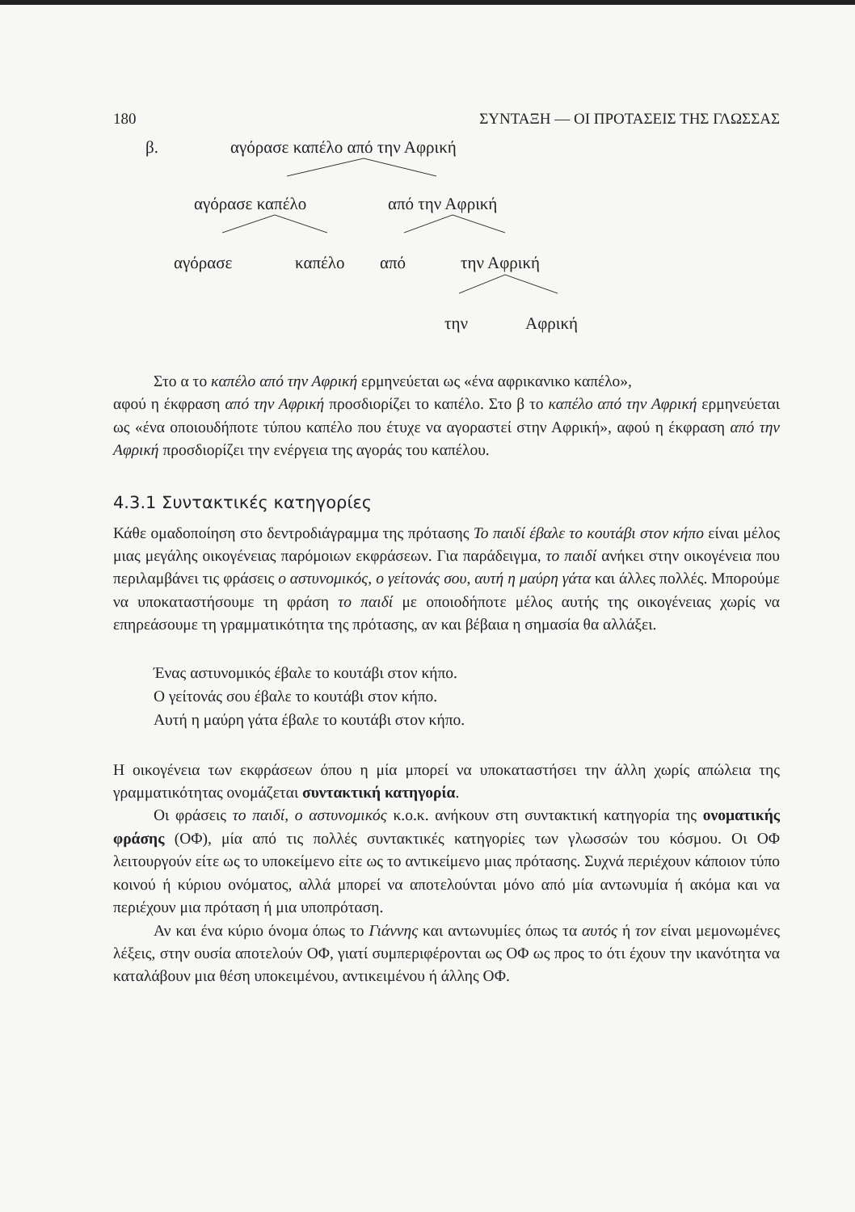180 ΣΥΝΤΑΞΗ — ΟΙ ΠΡΟΤΑΣΕΙΣ ΤΗΣ ΓΛΩΣΣΑΣ
β. αγόρασε καπέλο από την Αφρική
αγόρασε καπέλο από την Αφρική
αγόρασε καπέλο από την Αφρική
την Αφρική
Στο α το καπέλο από την Αφρική ερμηνεύεται ως «ένα αφρικανικο καπέλο»,
αφού η έκφραση από την Αφρική προσδιορίζει το καπέλο. Στο β το καπέλο από την Αφρική ερμηνεύεται ως «ένα οποιουδήποτε τύπου καπέλο που έτυχε να αγοραστεί στην Αφρική», αφού η έκφραση από την Αφρική προσδιορίζει την ενέργεια της αγοράς του καπέλου.
4.3.1 Συντακτικές κατηγορίες
Κάθε ομαδοποίηση στο δεντροδιάγραμμα της πρότασης Το παιδί έβαλε το κουτάβι στον κήπο είναι μέλος μιας μεγάλης οικογένειας παρόμοιων εκφράσεων. Για παράδειγμα, το παιδί ανήκει στην οικογένεια που περιλαμβάνει τις φράσεις ο αστυνομικός, ο γείτονάς σου, αυτή η μαύρη γάτα και άλλες πολλές. Μπορούμε να υποκαταστήσουμε τη φράση το παιδί με οποιοδήποτε μέλος αυτής της οικογένειας χωρίς να επηρεάσουμε τη γραμματικότητα της πρότασης, αν και βέβαια η σημασία θα αλλάξει.
Ένας αστυνομικός έβαλε το κουτάβι στον κήπο.
Ο γείτονάς σου έβαλε το κουτάβι στον κήπο.
Αυτή η μαύρη γάτα έβαλε το κουτάβι στον κήπο.
Η οικογένεια των εκφράσεων όπου η μία μπορεί να υποκαταστήσει την άλλη χωρίς απώλεια της γραμματικότητας ονομάζεται συντακτική κατηγορία.
Οι φράσεις το παιδί, ο αστυνομικός κ.ο.κ. ανήκουν στη συντακτική κατηγορία της ονοματικής φράσης (ΟΦ), μία από τις πολλές συντακτικές κατηγορίες των γλωσσών του κόσμου. Οι ΟΦ λειτουργούν είτε ως το υποκείμενο είτε ως το αντικείμενο μιας πρότασης. Συχνά περιέχουν κάποιον τύπο κοινού ή κύριου ονόματος, αλλά μπορεί να αποτελούνται μόνο από μία αντωνυμία ή ακόμα και να περιέχουν μια πρόταση ή μια υποπρόταση.
Αν και ένα κύριο όνομα όπως το Γιάννης και αντωνυμίες όπως τα αυτός ή τον είναι μεμονωμένες λέξεις, στην ουσία αποτελούν ΟΦ, γιατί συμπεριφέρονται ως ΟΦ ως προς το ότι έχουν την ικανότητα να καταλάβουν μια θέση υποκειμένου, αντικειμένου ή άλλης ΟΦ.